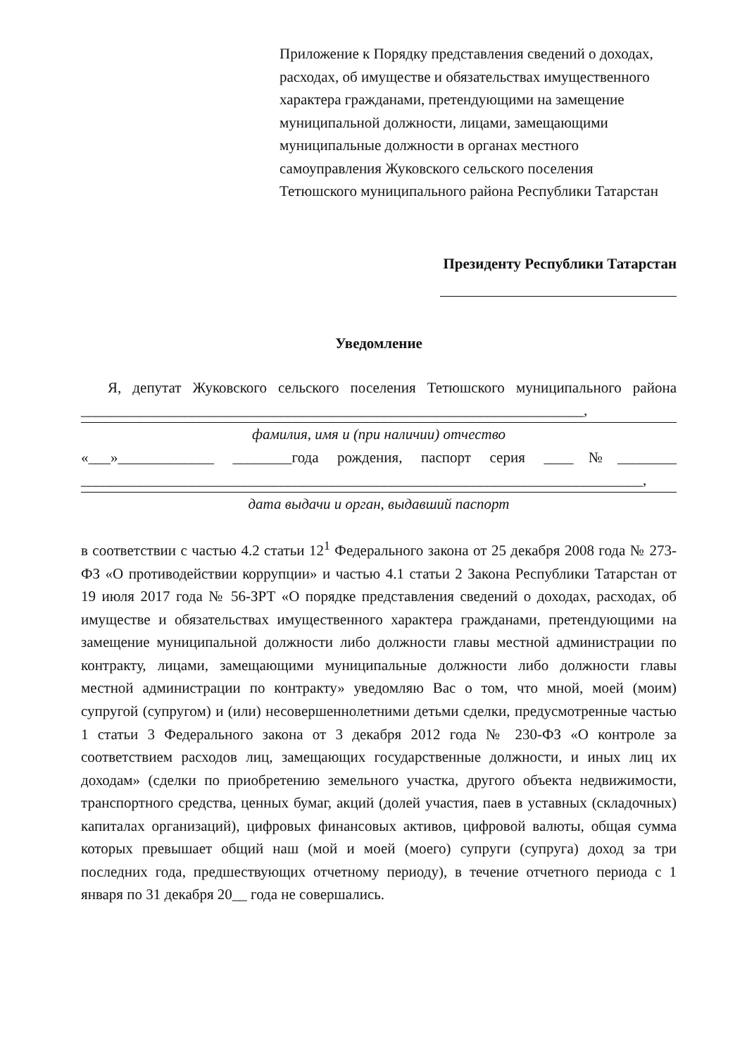Приложение к Порядку представления сведений о доходах, расходах, об имуществе и обязательствах имущественного характера гражданами, претендующими на замещение муниципальной должности, лицами, замещающими муниципальные должности в органах местного самоуправления Жуковского сельского поселения Тетюшского муниципального района Республики Татарстан
Президенту Республики Татарстан
Уведомление
Я, депутат Жуковского сельского поселения Тетюшского муниципального района ____________________________________________________________________,
фамилия, имя и (при наличии) отчество
«___»_____________ ________года рождения, паспорт серия ____№________ ____________________________________________________________________________,
дата выдачи и орган, выдавший паспорт
в соответствии с частью 4.2 статьи 12<sup>1</sup> Федерального закона от 25 декабря 2008 года № 273-ФЗ «О противодействии коррупции» и частью 4.1 статьи 2 Закона Республики Татарстан от 19 июля 2017 года № 56-ЗРТ «О порядке представления сведений о доходах, расходах, об имуществе и обязательствах имущественного характера гражданами, претендующими на замещение муниципальной должности либо должности главы местной администрации по контракту, лицами, замещающими муниципальные должности либо должности главы местной администрации по контракту» уведомляю Вас о том, что мной, моей (моим) супругой (супругом) и (или) несовершеннолетними детьми сделки, предусмотренные частью 1 статьи 3 Федерального закона от 3 декабря 2012 года № 230-ФЗ «О контроле за соответствием расходов лиц, замещающих государственные должности, и иных лиц их доходам» (сделки по приобретению земельного участка, другого объекта недвижимости, транспортного средства, ценных бумаг, акций (долей участия, паев в уставных (складочных) капиталах организаций), цифровых финансовых активов, цифровой валюты, общая сумма которых превышает общий наш (мой и моей (моего) супруги (супруга) доход за три последних года, предшествующих отчетному периоду), в течение отчетного периода с 1 января по 31 декабря 20__ года не совершались.